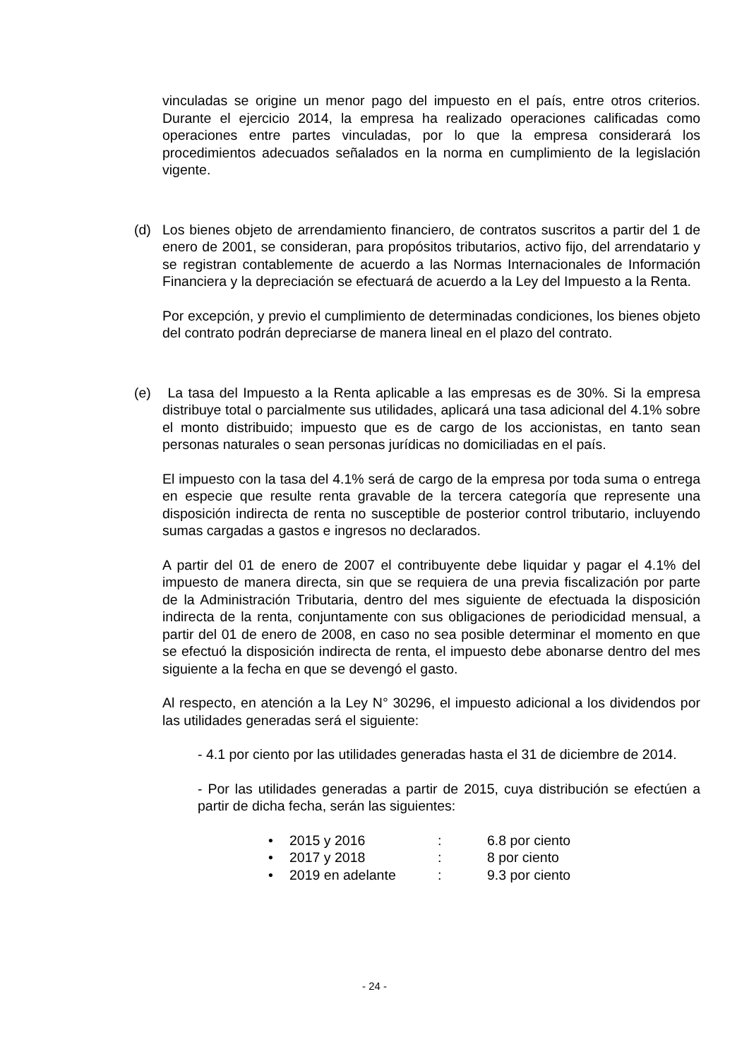vinculadas se origine un menor pago del impuesto en el país, entre otros criterios. Durante el ejercicio 2014, la empresa ha realizado operaciones calificadas como operaciones entre partes vinculadas, por lo que la empresa considerará los procedimientos adecuados señalados en la norma en cumplimiento de la legislación vigente.
(d) Los bienes objeto de arrendamiento financiero, de contratos suscritos a partir del 1 de enero de 2001, se consideran, para propósitos tributarios, activo fijo, del arrendatario y se registran contablemente de acuerdo a las Normas Internacionales de Información Financiera y la depreciación se efectuará de acuerdo a la Ley del Impuesto a la Renta.
Por excepción, y previo el cumplimiento de determinadas condiciones, los bienes objeto del contrato podrán depreciarse de manera lineal en el plazo del contrato.
(e) La tasa del Impuesto a la Renta aplicable a las empresas es de 30%. Si la empresa distribuye total o parcialmente sus utilidades, aplicará una tasa adicional del 4.1% sobre el monto distribuido; impuesto que es de cargo de los accionistas, en tanto sean personas naturales o sean personas jurídicas no domiciliadas en el país.
El impuesto con la tasa del 4.1% será de cargo de la empresa por toda suma o entrega en especie que resulte renta gravable de la tercera categoría que represente una disposición indirecta de renta no susceptible de posterior control tributario, incluyendo sumas cargadas a gastos e ingresos no declarados.
A partir del 01 de enero de 2007 el contribuyente debe liquidar y pagar el 4.1% del impuesto de manera directa, sin que se requiera de una previa fiscalización por parte de la Administración Tributaria, dentro del mes siguiente de efectuada la disposición indirecta de la renta, conjuntamente con sus obligaciones de periodicidad mensual, a partir del 01 de enero de 2008, en caso no sea posible determinar el momento en que se efectuó la disposición indirecta de renta, el impuesto debe abonarse dentro del mes siguiente a la fecha en que se devengó el gasto.
Al respecto, en atención a la Ley N° 30296, el impuesto adicional a los dividendos por las utilidades generadas será el siguiente:
- 4.1 por ciento por las utilidades generadas hasta el 31 de diciembre de 2014.
- Por las utilidades generadas a partir de 2015, cuya distribución se efectúen a partir de dicha fecha, serán las siguientes:
• 2015 y 2016: 6.8 por ciento
• 2017 y 2018: 8 por ciento
• 2019 en adelante: 9.3 por ciento
- 24 -